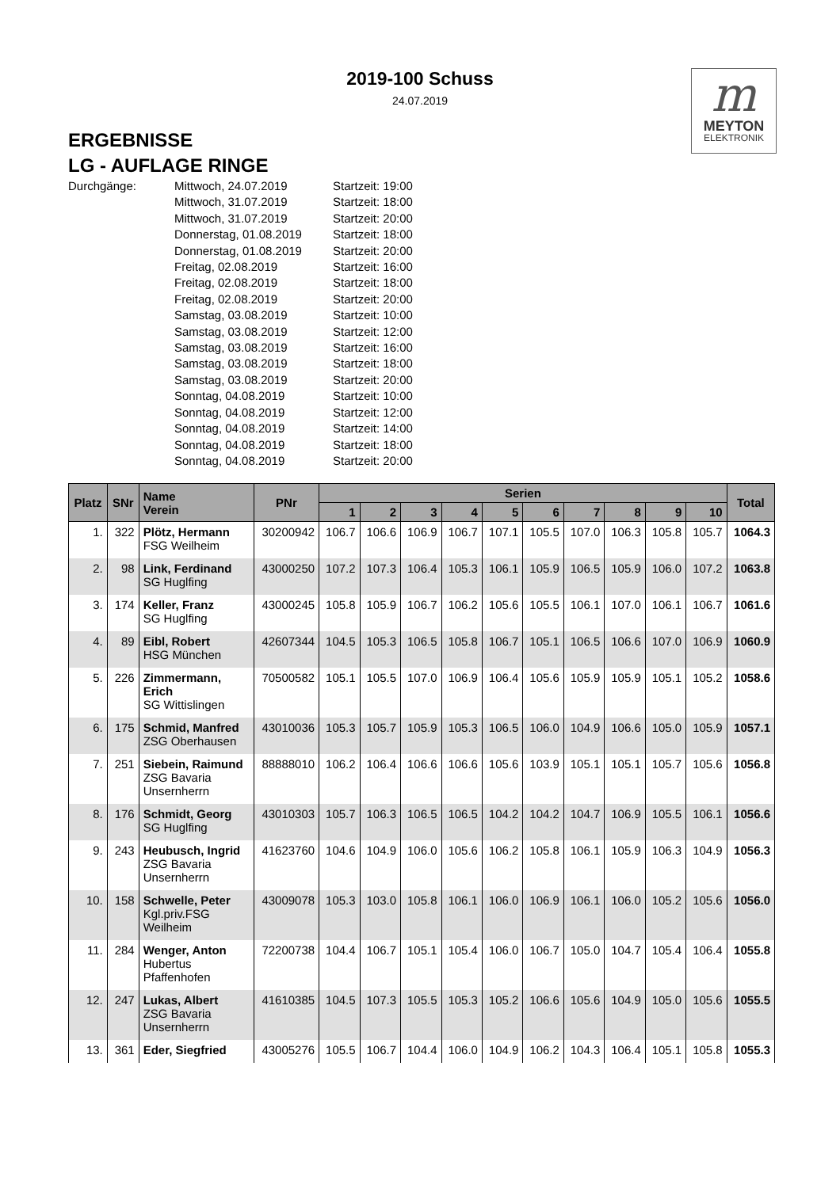2019-100 Schuss
24.07.2019
m
MEYTON
ELEKTRONIK
ERGEBNISSE
LG - AUFLAGE RINGE
Durchgänge:
Mittwoch, 24.07.2019
Startzeit: 19:00
Mittwoch, 31.07.2019
Startzeit: 18:00
Mittwoch, 31.07.2019
Startzeit: 20:00
Donnerstag, 01.08.2019
Startzeit: 18:00
Donnerstag, 01.08.2019
Startzeit: 20:00
Freitag, 02.08.2019
Startzeit: 16:00
Freitag, 02.08.2019
Startzeit: 18:00
Freitag, 02.08.2019
Startzeit: 20:00
Samstag, 03.08.2019
Startzeit: 10:00
Samstag, 03.08.2019
Startzeit: 12:00
Samstag, 03.08.2019
Startzeit: 16:00
Samstag, 03.08.2019
Startzeit: 18:00
Samstag, 03.08.2019
Startzeit: 20:00
Sonntag, 04.08.2019
Startzeit: 10:00
Sonntag, 04.08.2019
Startzeit: 12:00
Sonntag, 04.08.2019
Startzeit: 14:00
Sonntag, 04.08.2019
Startzeit: 18:00
Sonntag, 04.08.2019
Startzeit: 20:00
| Platz | SNr | Name Verein | PNr | Serien | | | | | | | | | | Total |
| --- | --- | --- | --- | --- | --- | --- | --- | --- | --- | --- | --- | --- | --- | --- |
| | | | | 1 | 2 | 3 | 4 | 5 | 6 | 7 | 8 | 9 | 10 | |
| 1. | 322 | Plötz, Hermann FSG Weilheim | 30200942 | 106.7 | 106.6 | 106.9 | 106.7 | 107.1 | 105.5 | 107.0 | 106.3 | 105.8 | 105.7 | 1064.3 |
| 2. | 98 | Link, Ferdinand SG Huglfing | 43000250 | 107.2 | 107.3 | 106.4 | 105.3 | 106.1 | 105.9 | 106.5 | 105.9 | 106.0 | 107.2 | 1063.8 |
| 3. | 174 | Keller, Franz SG Huglfing | 43000245 | 105.8 | 105.9 | 106.7 | 106.2 | 105.6 | 105.5 | 106.1 | 107.0 | 106.1 | 106.7 | 1061.6 |
| 4. | 89 | Eibl, Robert HSG München | 42607344 | 104.5 | 105.3 | 106.5 | 105.8 | 106.7 | 105.1 | 106.5 | 106.6 | 107.0 | 106.9 | 1060.9 |
| 5. | 226 | Zimmermann, Erich SG Wittislingen | 70500582 | 105.1 | 105.5 | 107.0 | 106.9 | 106.4 | 105.6 | 105.9 | 105.9 | 105.1 | 105.2 | 1058.6 |
| 6. | 175 | Schmid, Manfred ZSG Oberhausen | 43010036 | 105.3 | 105.7 | 105.9 | 105.3 | 106.5 | 106.0 | 104.9 | 106.6 | 105.0 | 105.9 | 1057.1 |
| 7. | 251 | Siebein, Raimund ZSG Bavaria Unsernherrn | 88888010 | 106.2 | 106.4 | 106.6 | 106.6 | 105.6 | 103.9 | 105.1 | 105.1 | 105.7 | 105.6 | 1056.8 |
| 8. | 176 | Schmidt, Georg SG Huglfing | 43010303 | 105.7 | 106.3 | 106.5 | 106.5 | 104.2 | 104.2 | 104.7 | 106.9 | 105.5 | 106.1 | 1056.6 |
| 9. | 243 | Heubusch, Ingrid ZSG Bavaria Unsernherrn | 41623760 | 104.6 | 104.9 | 106.0 | 105.6 | 106.2 | 105.8 | 106.1 | 105.9 | 106.3 | 104.9 | 1056.3 |
| 10. | 158 | Schwelle, Peter Kgl.priv.FSG Weilheim | 43009078 | 105.3 | 103.0 | 105.8 | 106.1 | 106.0 | 106.9 | 106.1 | 106.0 | 105.2 | 105.6 | 1056.0 |
| 11. | 284 | Wenger, Anton Hubertus Pfaffenhofen | 72200738 | 104.4 | 106.7 | 105.1 | 105.4 | 106.0 | 106.7 | 105.0 | 104.7 | 105.4 | 106.4 | 1055.8 |
| 12. | 247 | Lukas, Albert ZSG Bavaria Unsernherrn | 41610385 | 104.5 | 107.3 | 105.5 | 105.3 | 105.2 | 106.6 | 105.6 | 104.9 | 105.0 | 105.6 | 1055.5 |
| 13. | 361 | Eder, Siegfried | 43005276 | 105.5 | 106.7 | 104.4 | 106.0 | 104.9 | 106.2 | 104.3 | 106.4 | 105.1 | 105.8 | 1055.3 |